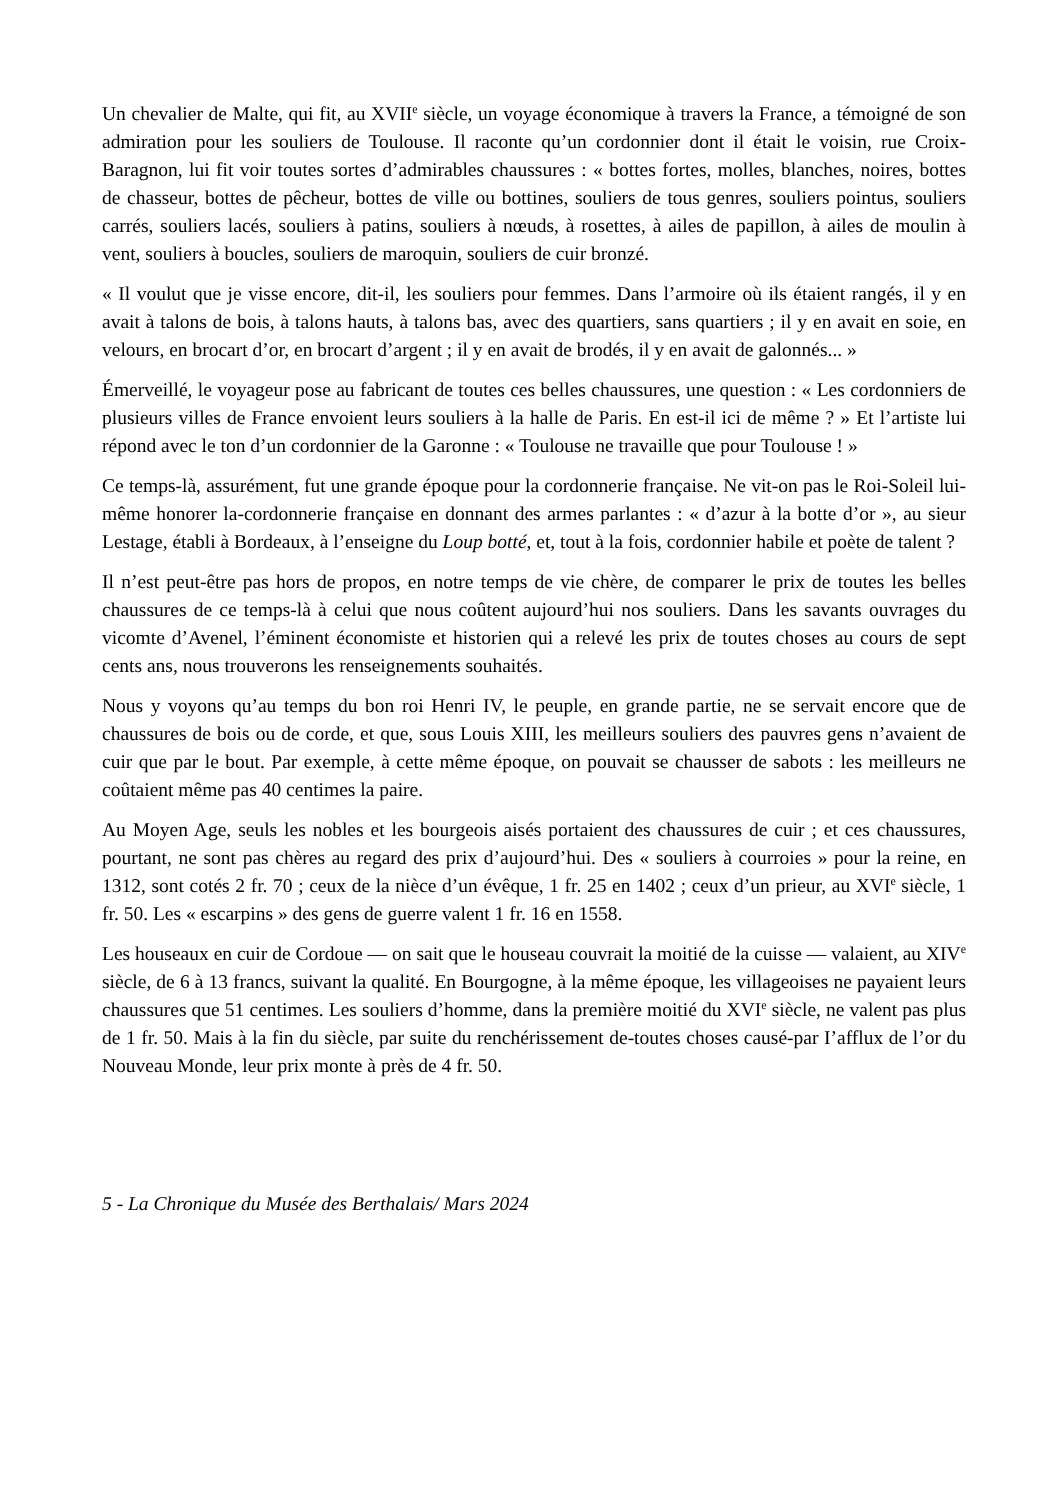Un chevalier de Malte, qui fit, au XVII<sup>e</sup> siècle, un voyage économique à travers la France, a témoigné de son admiration pour les souliers de Toulouse. Il raconte qu’un cordonnier dont il était le voisin, rue Croix-Baragnon, lui fit voir toutes sortes d’admirables chaussures : « bottes fortes, molles, blanches, noires, bottes de chasseur, bottes de pêcheur, bottes de ville ou bottines, souliers de tous genres, souliers pointus, souliers carrés, souliers lacés, souliers à patins, souliers à nœuds, à rosettes, à ailes de papillon, à ailes de moulin à vent, souliers à boucles, souliers de maroquin, souliers de cuir bronzé.
« Il voulut que je visse encore, dit-il, les souliers pour femmes. Dans l’armoire où ils étaient rangés, il y en avait à talons de bois, à talons hauts, à talons bas, avec des quartiers, sans quartiers ; il y en avait en soie, en velours, en brocart d’or, en brocart d’argent ; il y en avait de brodés, il y en avait de galonnés... »
Émerveillé, le voyageur pose au fabricant de toutes ces belles chaussures, une question : « Les cordonniers de plusieurs villes de France envoient leurs souliers à la halle de Paris. En est-il ici de même ? » Et l’artiste lui répond avec le ton d’un cordonnier de la Garonne : « Toulouse ne travaille que pour Toulouse ! »
Ce temps-là, assurément, fut une grande époque pour la cordonnerie française. Ne vit-on pas le Roi-Soleil lui-même honorer la-cordonnerie française en donnant des armes parlantes : « d’azur à la botte d’or », au sieur Lestage, établi à Bordeaux, à l’enseigne du Loup botté, et, tout à la fois, cordonnier habile et poète de talent ?
Il n’est peut-être pas hors de propos, en notre temps de vie chère, de comparer le prix de toutes les belles chaussures de ce temps-là à celui que nous coûtent aujourd’hui nos souliers. Dans les savants ouvrages du vicomte d’Avenel, l’éminent économiste et historien qui a relevé les prix de toutes choses au cours de sept cents ans, nous trouverons les renseignements souhaités.
Nous y voyons qu’au temps du bon roi Henri IV, le peuple, en grande partie, ne se servait encore que de chaussures de bois ou de corde, et que, sous Louis XIII, les meilleurs souliers des pauvres gens n’avaient de cuir que par le bout. Par exemple, à cette même époque, on pouvait se chausser de sabots : les meilleurs ne coûtaient même pas 40 centimes la paire.
Au Moyen Age, seuls les nobles et les bourgeois aisés portaient des chaussures de cuir ; et ces chaussures, pourtant, ne sont pas chères au regard des prix d’aujourd’hui. Des « souliers à courroies » pour la reine, en 1312, sont cotés 2 fr. 70 ; ceux de la nièce d’un évêque, 1 fr. 25 en 1402 ; ceux d’un prieur, au XVI<sup>e</sup> siècle, 1 fr. 50. Les « escarpins » des gens de guerre valent 1 fr. 16 en 1558.
Les houseaux en cuir de Cordoue — on sait que le houseau couvrait la moitié de la cuisse — valaient, au XIV<sup>e</sup> siècle, de 6 à 13 francs, suivant la qualité. En Bourgogne, à la même époque, les villageoises ne payaient leurs chaussures que 51 centimes. Les souliers d’homme, dans la première moitié du XVI<sup>e</sup> siècle, ne valent pas plus de 1 fr. 50. Mais à la fin du siècle, par suite du renchérissement de-toutes choses causé-par I’afflux de l’or du Nouveau Monde, leur prix monte à près de 4 fr. 50.
5 - La Chronique du Musée des Berthalais/ Mars 2024